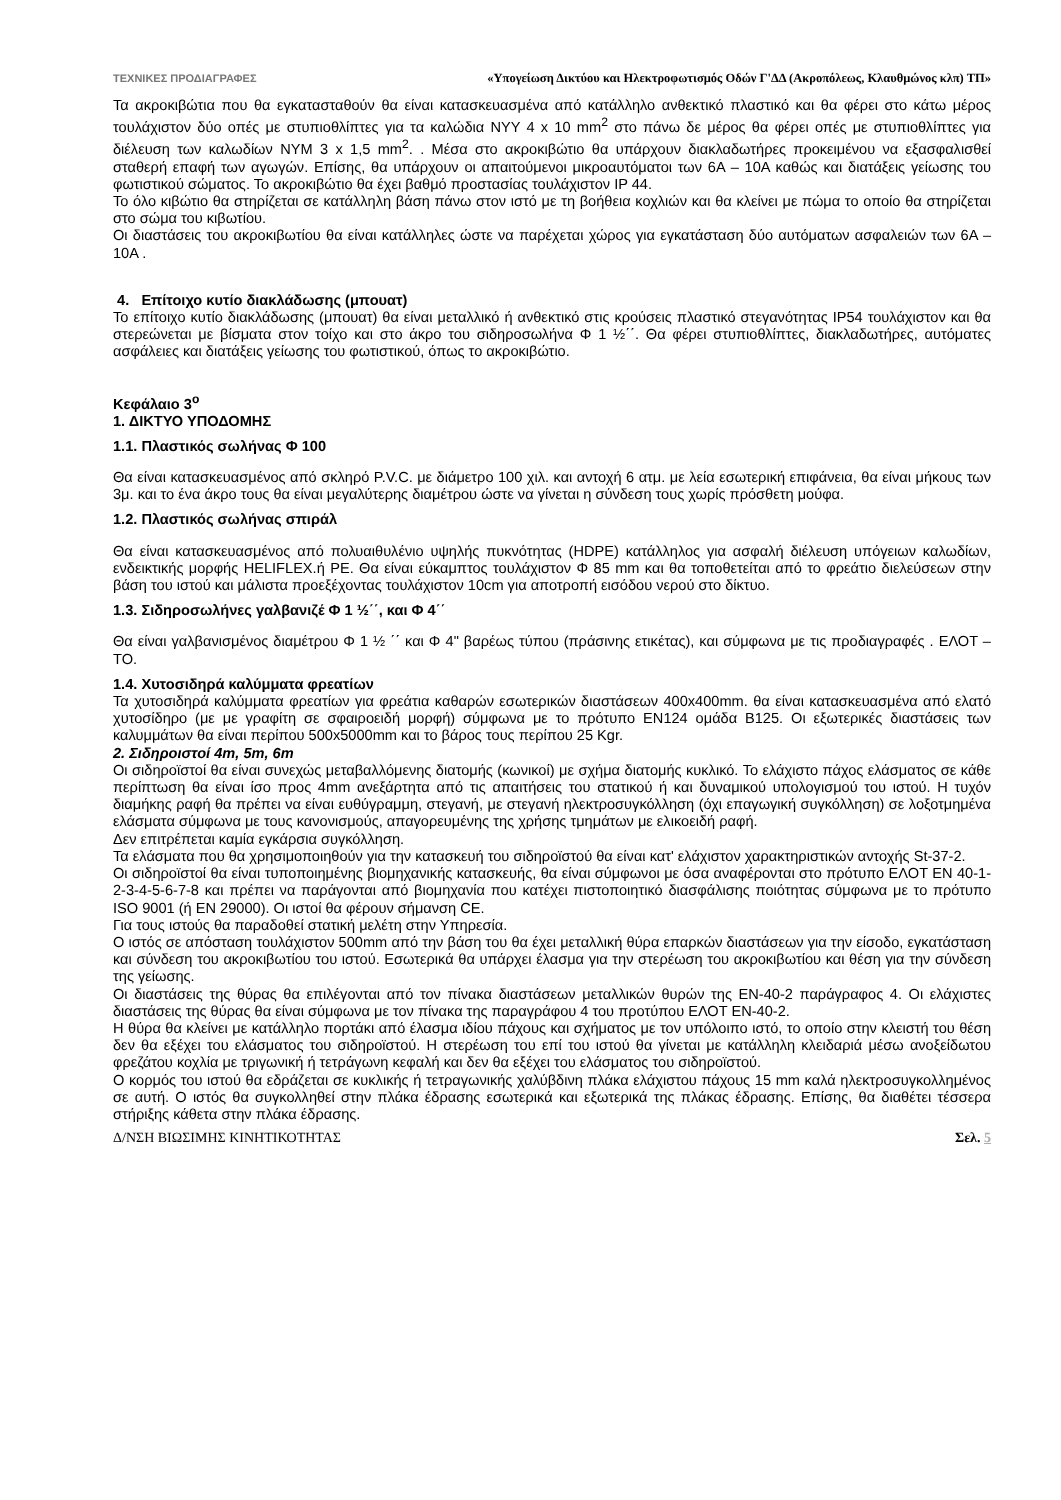ΤΕΧΝΙΚΕΣ ΠΡΟΔΙΑΓΡΑΦΕΣ «Υπογείωση Δικτύου και Ηλεκτροφωτισμός Οδών Γ'ΔΔ (Ακροπόλεως, Κλαυθμώνος κλπ) ΤΠ»
Τα ακροκιβώτια που θα εγκατασταθούν θα είναι κατασκευασμένα από κατάλληλο ανθεκτικό πλαστικό και θα φέρει στο κάτω μέρος τουλάχιστον δύο οπές με στυπιοθλίπτες για τα καλώδια NYY 4 x 10 mm<sup>2</sup> στο πάνω δε μέρος θα φέρει οπές με στυπιοθλίπτες για διέλευση των καλωδίων NYM 3 x 1,5 mm<sup>2</sup>. . Μέσα στο ακροκιβώτιο θα υπάρχουν διακλαδωτήρες προκειμένου να εξασφαλισθεί σταθερή επαφή των αγωγών. Επίσης, θα υπάρχουν οι απαιτούμενοι μικροαυτόματοι των 6Α – 10Α καθώς και διατάξεις γείωσης του φωτιστικού σώματος. Το ακροκιβώτιο θα έχει βαθμό προστασίας τουλάχιστον IP 44.
Το όλο κιβώτιο θα στηρίζεται σε κατάλληλη βάση πάνω στον ιστό με τη βοήθεια κοχλιών και θα κλείνει με πώμα το οποίο θα στηρίζεται στο σώμα του κιβωτίου.
Οι διαστάσεις του ακροκιβωτίου θα είναι κατάλληλες ώστε να παρέχεται χώρος για εγκατάσταση δύο αυτόματων ασφαλειών των 6Α – 10Α .
4. Επίτοιχο κυτίο διακλάδωσης (μπουατ)
Το επίτοιχο κυτίο διακλάδωσης (μπουατ) θα είναι μεταλλικό ή ανθεκτικό στις κρούσεις πλαστικό στεγανότητας IP54 τουλάχιστον και θα στερεώνεται με βίσματα στον τοίχο και στο άκρο του σιδηροσωλήνα Φ 1 ½΄΄. Θα φέρει στυπιοθλίπτες, διακλαδωτήρες, αυτόματες ασφάλειες και διατάξεις γείωσης του φωτιστικού, όπως το ακροκιβώτιο.
Κεφάλαιο 3<sup>ο</sup>
1. ΔΙΚΤΥΟ ΥΠΟΔΟΜΗΣ
1.1. Πλαστικός σωλήνας Φ 100
Θα είναι κατασκευασμένος από σκληρό P.V.C. με διάμετρο 100 χιλ. και αντοχή 6 ατμ. με λεία εσωτερική επιφάνεια, θα είναι μήκους των 3μ. και το ένα άκρο τους θα είναι μεγαλύτερης διαμέτρου ώστε να γίνεται η σύνδεση τους χωρίς πρόσθετη μούφα.
1.2. Πλαστικός σωλήνας σπιράλ
Θα είναι κατασκευασμένος από πολυαιθυλένιο υψηλής πυκνότητας (HDPE) κατάλληλος για ασφαλή διέλευση υπόγειων καλωδίων, ενδεικτικής μορφής HELIFLEX.ή PE. Θα είναι εύκαμπτος τουλάχιστον Φ 85 mm και θα τοποθετείται από το φρεάτιο διελεύσεων στην βάση του ιστού και μάλιστα προεξέχοντας τουλάχιστον 10cm για αποτροπή εισόδου νερού στο δίκτυο.
1.3. Σιδηροσωλήνες γαλβανιζέ Φ 1 ½΄΄, και Φ 4΄΄
Θα είναι γαλβανισμένος διαμέτρου Φ 1 ½ ΄΄ και Φ 4" βαρέως τύπου (πράσινης ετικέτας), και σύμφωνα με τις προδιαγραφές . ΕΛΟΤ – ΤΟ.
1.4. Χυτοσιδηρά καλύμματα φρεατίων
Τα χυτοσιδηρά καλύμματα φρεατίων για φρεάτια καθαρών εσωτερικών διαστάσεων 400x400mm. θα είναι κατασκευασμένα από ελατό χυτοσίδηρο (με με γραφίτη σε σφαιροειδή μορφή) σύμφωνα με το πρότυπο EN124 ομάδα B125. Οι εξωτερικές διαστάσεις των καλυμμάτων θα είναι περίπου 500x5000mm και το βάρος τους περίπου 25 Kgr.
2. Σιδηροιστοί 4m, 5m, 6m
Οι σιδηροϊστοί θα είναι συνεχώς μεταβαλλόμενης διατομής (κωνικοί) με σχήμα διατομής κυκλικό. Το ελάχιστο πάχος ελάσματος σε κάθε περίπτωση θα είναι ίσο προς 4mm ανεξάρτητα από τις απαιτήσεις του στατικού ή και δυναμικού υπολογισμού του ιστού. Η τυχόν διαμήκης ραφή θα πρέπει να είναι ευθύγραμμη, στεγανή, με στεγανή ηλεκτροσυγκόλληση (όχι επαγωγική συγκόλληση) σε λοξοτμημένα ελάσματα σύμφωνα με τους κανονισμούς, απαγορευμένης της χρήσης τμημάτων με ελικοειδή ραφή.
Δεν επιτρέπεται καμία εγκάρσια συγκόλληση.
Τα ελάσματα που θα χρησιμοποιηθούν για την κατασκευή του σιδηροϊστού θα είναι κατ' ελάχιστον χαρακτηριστικών αντοχής St-37-2.
Οι σιδηροϊστοί θα είναι τυποποιημένης βιομηχανικής κατασκευής, θα είναι σύμφωνοι με όσα αναφέρονται στο πρότυπο ΕΛΟΤ ΕΝ 40-1-2-3-4-5-6-7-8 και πρέπει να παράγονται από βιομηχανία που κατέχει πιστοποιητικό διασφάλισης ποιότητας σύμφωνα με το πρότυπο ISO 9001 (ή EN 29000). Οι ιστοί θα φέρουν σήμανση CE.
Για τους ιστούς θα παραδοθεί στατική μελέτη στην Υπηρεσία.
Ο ιστός σε απόσταση τουλάχιστον 500mm από την βάση του θα έχει μεταλλική θύρα επαρκών διαστάσεων για την είσοδο, εγκατάσταση και σύνδεση του ακροκιβωτίου του ιστού. Εσωτερικά θα υπάρχει έλασμα για την στερέωση του ακροκιβωτίου και θέση για την σύνδεση της γείωσης.
Οι διαστάσεις της θύρας θα επιλέγονται από τον πίνακα διαστάσεων μεταλλικών θυρών της ΕΝ-40-2 παράγραφος 4. Οι ελάχιστες διαστάσεις της θύρας θα είναι σύμφωνα με τον πίνακα της παραγράφου 4 του προτύπου ΕΛΟΤ ΕΝ-40-2.
Η θύρα θα κλείνει με κατάλληλο πορτάκι από έλασμα ιδίου πάχους και σχήματος με τον υπόλοιπο ιστό, το οποίο στην κλειστή του θέση δεν θα εξέχει του ελάσματος του σιδηροϊστού. Η στερέωση του επί του ιστού θα γίνεται με κατάλληλη κλειδαριά μέσω ανοξείδωτου φρεζάτου κοχλία με τριγωνική ή τετράγωνη κεφαλή και δεν θα εξέχει του ελάσματος του σιδηροϊστού.
Ο κορμός του ιστού θα εδράζεται σε κυκλικής ή τετραγωνικής χαλύβδινη πλάκα ελάχιστου πάχους 15 mm καλά ηλεκτροσυγκολλημένος σε αυτή. Ο ιστός θα συγκολληθεί στην πλάκα έδρασης εσωτερικά και εξωτερικά της πλάκας έδρασης. Επίσης, θα διαθέτει τέσσερα στήριξης κάθετα στην πλάκα έδρασης.
Δ/ΝΣΗ ΒΙΩΣΙΜΗΣ ΚΙΝΗΤΙΚΟΤΗΤΑΣ Σελ. 5